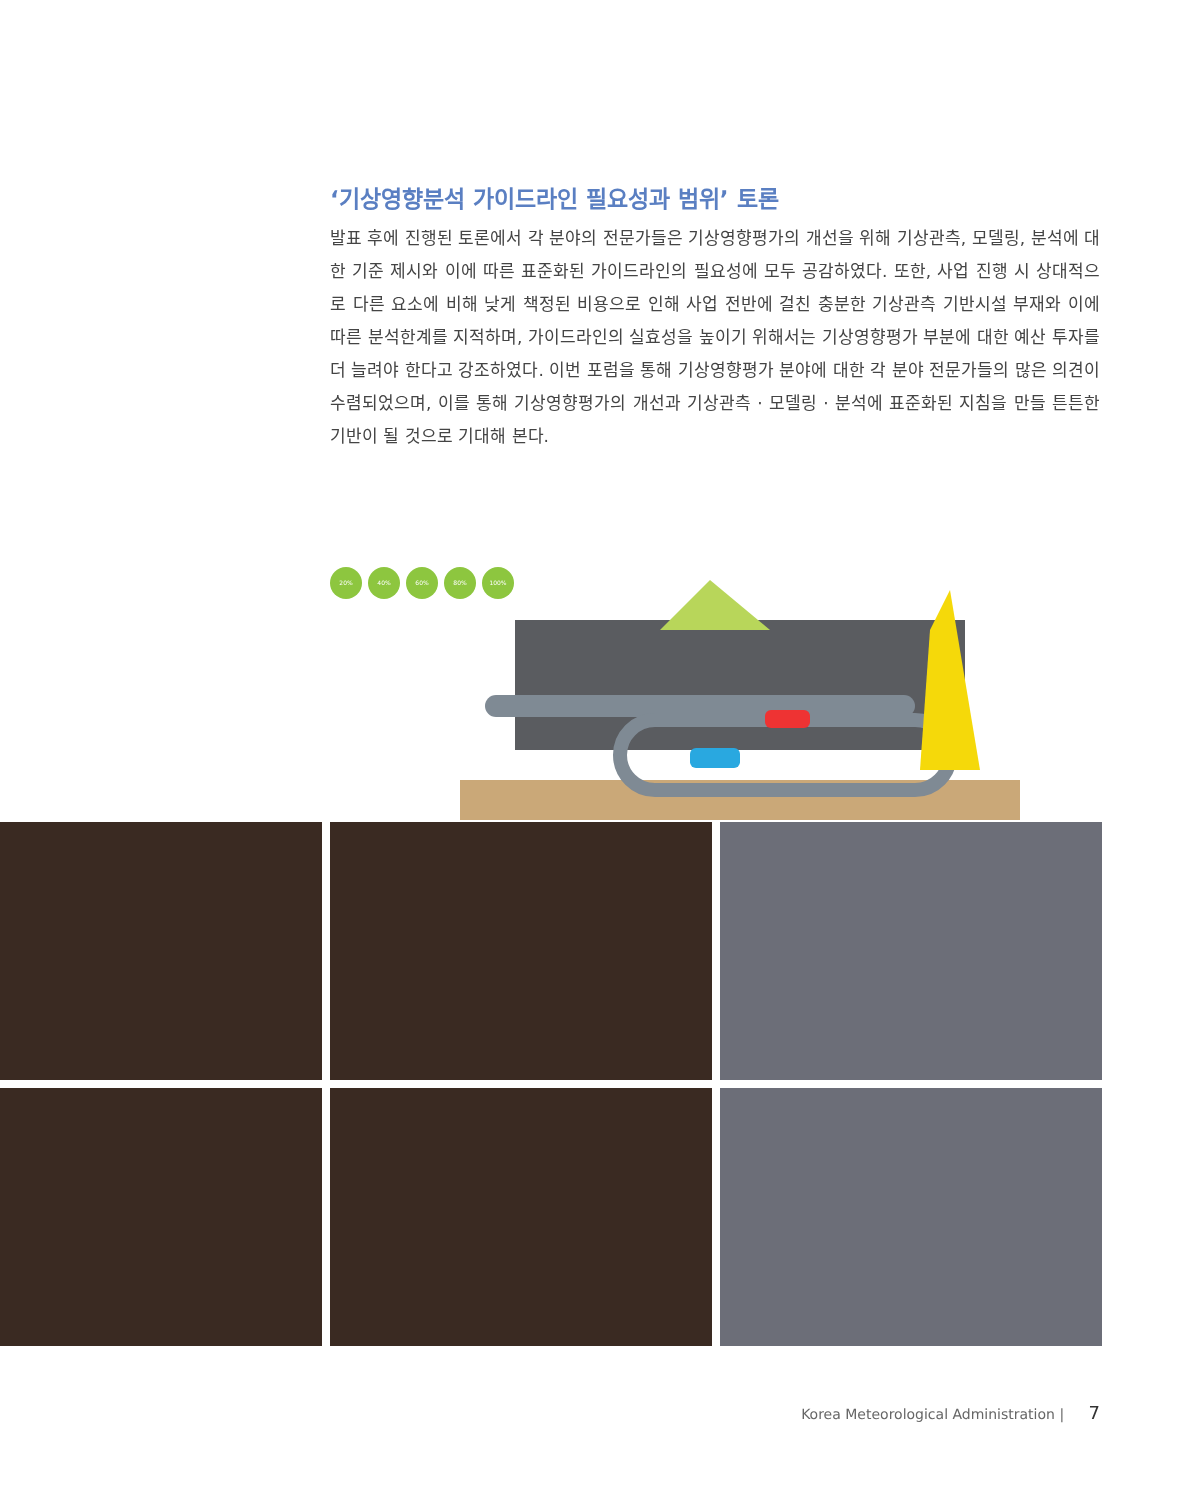‘기상영향분석 가이드라인 필요성과 범위’ 토론
발표 후에 진행된 토론에서 각 분야의 전문가들은 기상영향평가의 개선을 위해 기상관측, 모델링, 분석에 대한 기준 제시와 이에 따른 표준화된 가이드라인의 필요성에 모두 공감하였다. 또한, 사업 진행 시 상대적으로 다른 요소에 비해 낮게 책정된 비용으로 인해 사업 전반에 걸친 충분한 기상관측 기반시설 부재와 이에 따른 분석한계를 지적하며, 가이드라인의 실효성을 높이기 위해서는 기상영향평가 부분에 대한 예산 투자를 더 늘려야 한다고 강조하였다. 이번 포럼을 통해 기상영향평가 분야에 대한 각 분야 전문가들의 많은 의견이 수렴되었으며, 이를 통해 기상영향평가의 개선과 기상관측 · 모델링 · 분석에 표준화된 지침을 만들 튼튼한 기반이 될 것으로 기대해 본다.
20%
40%
60%
80%
100%
Korea Meteorological Administration | 7